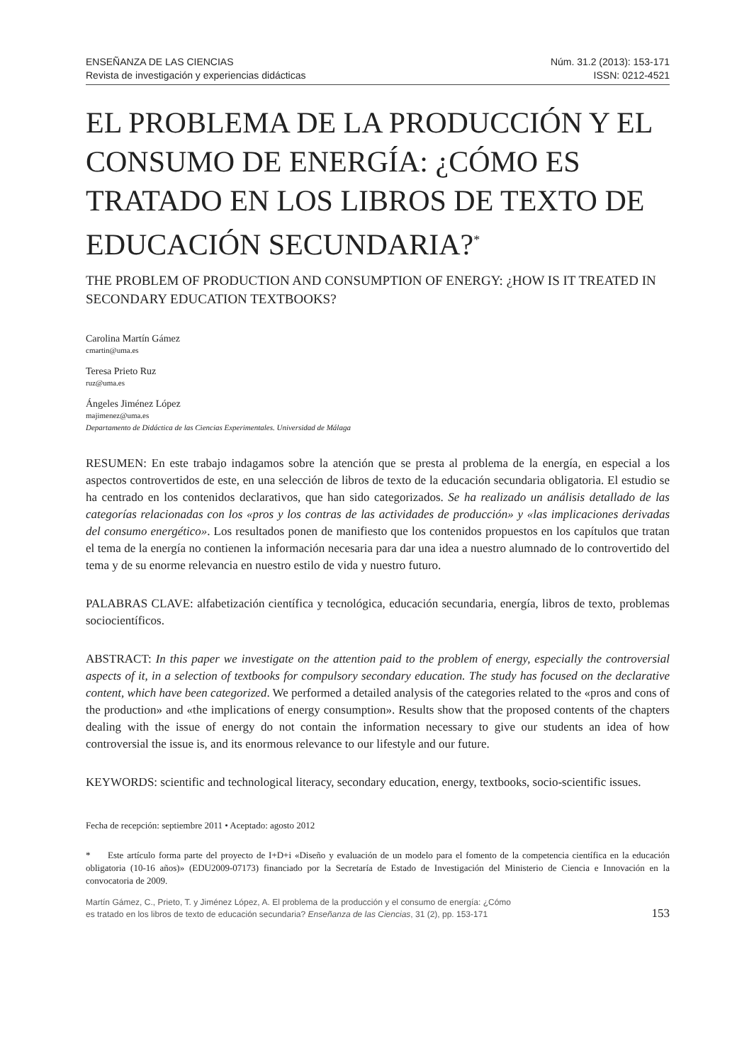ENSEÑANZA DE LAS CIENCIAS
Revista de investigación y experiencias didácticas
Núm. 31.2 (2013): 153-171
ISSN: 0212-4521
EL PROBLEMA DE LA PRODUCCIÓN Y EL CONSUMO DE ENERGÍA: ¿CÓMO ES TRATADO EN LOS LIBROS DE TEXTO DE EDUCACIÓN SECUNDARIA?<sup>*</sup>
THE PROBLEM OF PRODUCTION AND CONSUMPTION OF ENERGY: ¿HOW IS IT TREATED IN SECONDARY EDUCATION TEXTBOOKS?
Carolina Martín Gámez
cmartin@uma.es
Teresa Prieto Ruz
ruz@uma.es
Ángeles Jiménez López
majimenez@uma.es
Departamento de Didáctica de las Ciencias Experimentales. Universidad de Málaga
RESUMEN: En este trabajo indagamos sobre la atención que se presta al problema de la energía, en especial a los aspectos controvertidos de este, en una selección de libros de texto de la educación secundaria obligatoria. El estudio se ha centrado en los contenidos declarativos, que han sido categorizados. Se ha realizado un análisis detallado de las categorías relacionadas con los «pros y los contras de las actividades de producción» y «las implicaciones derivadas del consumo energético». Los resultados ponen de manifiesto que los contenidos propuestos en los capítulos que tratan el tema de la energía no contienen la información necesaria para dar una idea a nuestro alumnado de lo controvertido del tema y de su enorme relevancia en nuestro estilo de vida y nuestro futuro.
PALABRAS CLAVE: alfabetización científica y tecnológica, educación secundaria, energía, libros de texto, problemas sociocientíficos.
ABSTRACT: In this paper we investigate on the attention paid to the problem of energy, especially the controversial aspects of it, in a selection of textbooks for compulsory secondary education. The study has focused on the declarative content, which have been categorized. We performed a detailed analysis of the categories related to the «pros and cons of the production» and «the implications of energy consumption». Results show that the proposed contents of the chapters dealing with the issue of energy do not contain the information necessary to give our students an idea of how controversial the issue is, and its enormous relevance to our lifestyle and our future.
KEYWORDS: scientific and technological literacy, secondary education, energy, textbooks, socio-scientific issues.
Fecha de recepción: septiembre 2011 • Aceptado: agosto 2012
* Este artículo forma parte del proyecto de I+D+i «Diseño y evaluación de un modelo para el fomento de la competencia científica en la educación obligatoria (10-16 años)» (EDU2009-07173) financiado por la Secretaría de Estado de Investigación del Ministerio de Ciencia e Innovación en la convocatoria de 2009.
Martín Gámez, C., Prieto, T. y Jiménez López, A. El problema de la producción y el consumo de energía: ¿Cómo es tratado en los libros de texto de educación secundaria? Enseñanza de las Ciencias, 31 (2), pp. 153-171
153